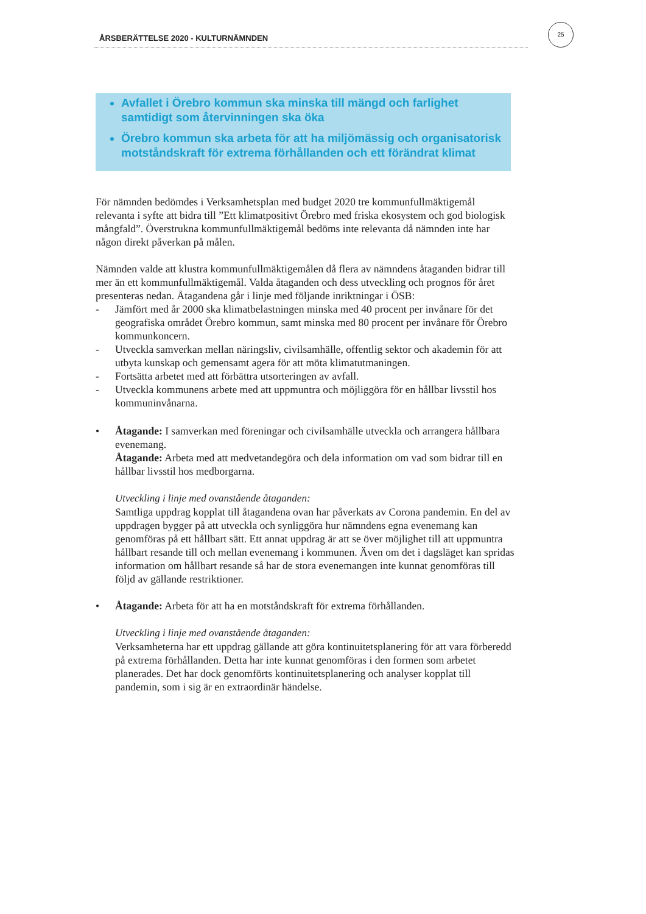ÅRSBERÄTTELSE 2020 - KULTURNÄMNDEN
25
Avfallet i Örebro kommun ska minska till mängd och farlighet samtidigt som återvinningen ska öka
Örebro kommun ska arbeta för att ha miljömässig och organisatorisk motståndskraft för extrema förhållanden och ett förändrat klimat
För nämnden bedömdes i Verksamhetsplan med budget 2020 tre kommunfullmäktigemål relevanta i syfte att bidra till ”Ett klimatpositivt Örebro med friska ekosystem och god biologisk mångfald”. Överstrukna kommunfullmäktigemål bedöms inte relevanta då nämnden inte har någon direkt påverkan på målen.
Nämnden valde att klustra kommunfullmäktigemålen då flera av nämndens åtaganden bidrar till mer än ett kommunfullmäktigemål. Valda åtaganden och dess utveckling och prognos för året presenteras nedan. Åtagandena går i linje med följande inriktningar i ÖSB:
- Jämfört med år 2000 ska klimatbelastningen minska med 40 procent per invånare för det geografiska området Örebro kommun, samt minska med 80 procent per invånare för Örebro kommunkoncern.
- Utveckla samverkan mellan näringsliv, civilsamhälle, offentlig sektor och akademin för att utbyta kunskap och gemensamt agera för att möta klimatutmaningen.
- Fortsätta arbetet med att förbättra utsorteringen av avfall.
- Utveckla kommunens arbete med att uppmuntra och möjliggöra för en hållbar livsstil hos kommuninvånarna.
• Åtagande: I samverkan med föreningar och civilsamhälle utveckla och arrangera hållbara evenemang.
Åtagande: Arbeta med att medvetandegöra och dela information om vad som bidrar till en hållbar livsstil hos medborgarna.
Utveckling i linje med ovanstående åtaganden:
Samtliga uppdrag kopplat till åtagandena ovan har påverkats av Corona pandemin. En del av uppdragen bygger på att utveckla och synliggöra hur nämndens egna evenemang kan genomföras på ett hållbart sätt. Ett annat uppdrag är att se över möjlighet till att uppmuntra hållbart resande till och mellan evenemang i kommunen. Även om det i dagsläget kan spridas information om hållbart resande så har de stora evenemangen inte kunnat genomföras till följd av gällande restriktioner.
• Åtagande: Arbeta för att ha en motståndskraft för extrema förhållanden.
Utveckling i linje med ovanstående åtaganden:
Verksamheterna har ett uppdrag gällande att göra kontinuitetsplanering för att vara förberedd på extrema förhållanden. Detta har inte kunnat genomföras i den formen som arbetet planerades. Det har dock genomförts kontinuitetsplanering och analyser kopplat till pandemin, som i sig är en extraordinär händelse.